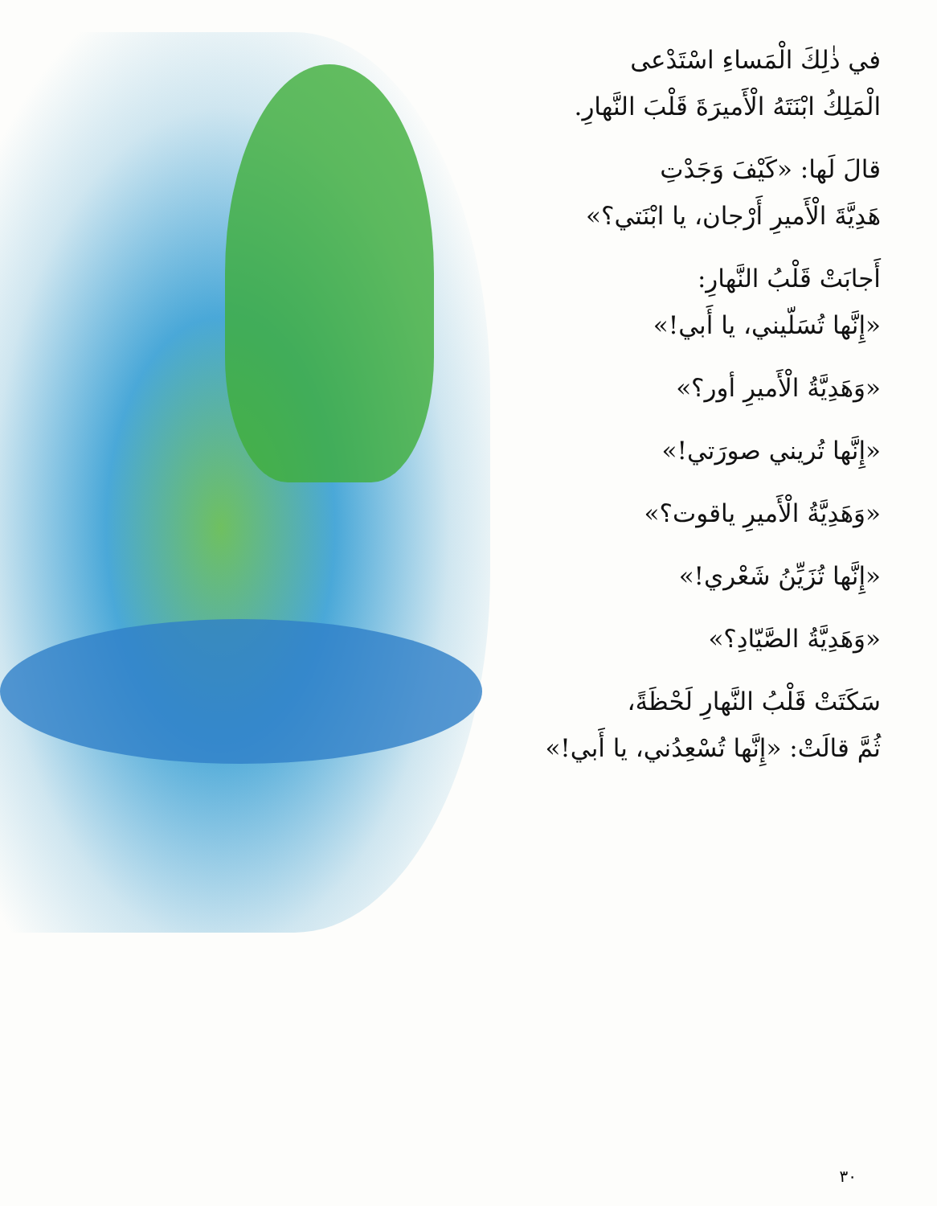في ذٰلِكَ الْمَساءِ اسْتَدْعى
الْمَلِكُ ابْنَتَهُ الْأَميرَةَ قَلْبَ النَّهارِ.
قالَ لَها: «كَيْفَ وَجَدْتِ
هَدِيَّةَ الْأَميرِ أَرْجان، يا ابْنَتي؟»
أَجابَتْ قَلْبُ النَّهارِ:
«إِنَّها تُسَلّيني، يا أَبي!»
«وَهَدِيَّةُ الْأَميرِ أور؟»
«إِنَّها تُريني صورَتي!»
«وَهَدِيَّةُ الْأَميرِ ياقوت؟»
«إِنَّها تُزَيِّنُ شَعْري!»
«وَهَدِيَّةُ الصَّيّادِ؟»
سَكَتَتْ قَلْبُ النَّهارِ لَحْظَةً،
ثُمَّ قالَتْ: «إِنَّها تُسْعِدُني، يا أَبي!»
٣٠